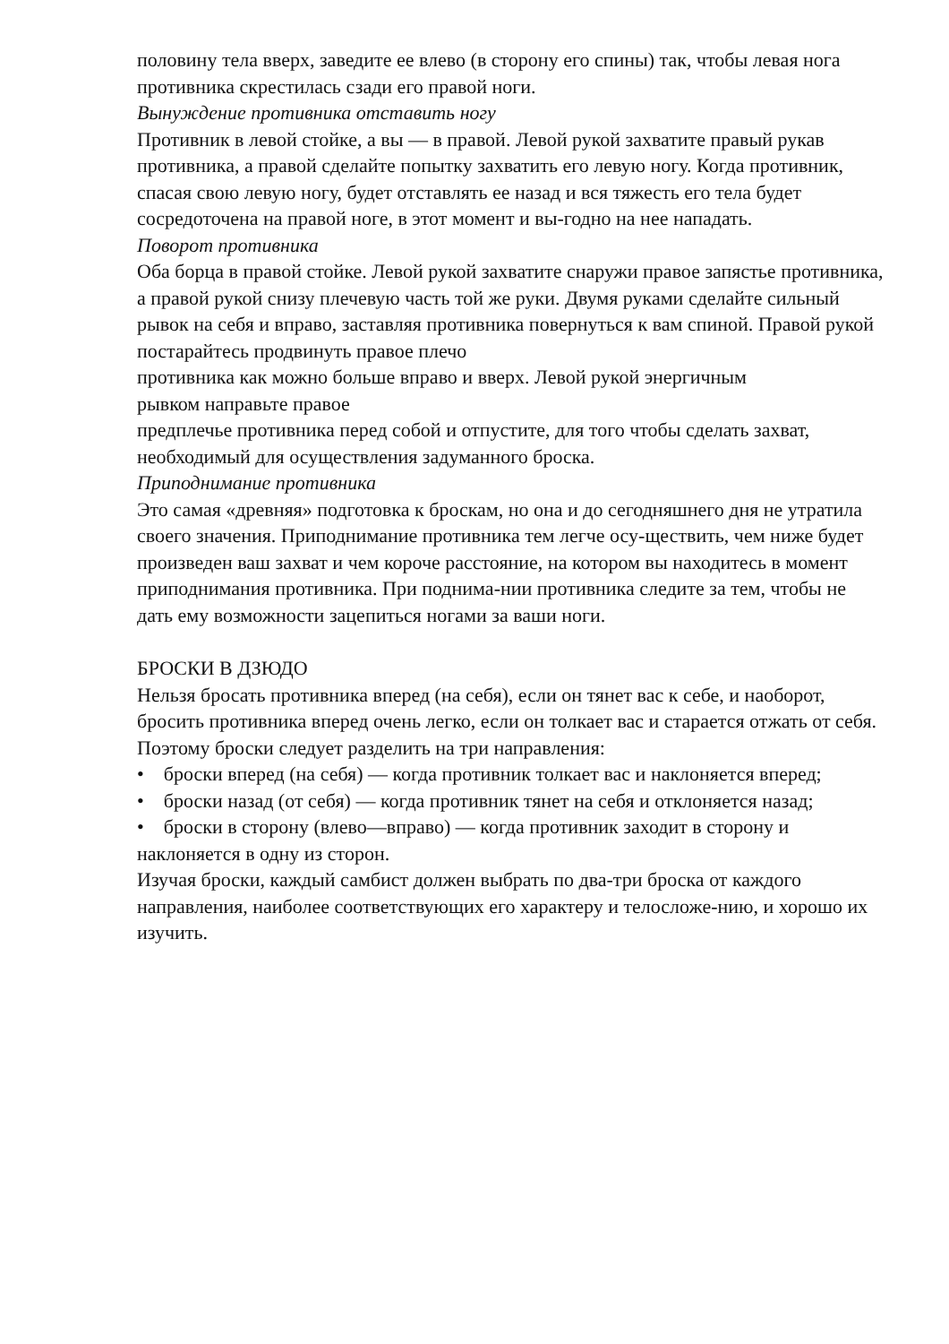половину тела вверх, заведите ее влево (в сторону его спины) так, чтобы левая нога противника скрестилась сзади его правой ноги.
Вынуждение противника отставить ногу
Противник в левой стойке, а вы — в правой. Левой рукой захватите правый рукав противника, а правой сделайте попытку захватить его левую ногу. Когда противник, спасая свою левую ногу, будет отставлять ее назад и вся тяжесть его тела будет сосредоточена на правой ноге, в этот момент и вы-годно на нее нападать.
Поворот противника
Оба борца в правой стойке. Левой рукой захватите снаружи правое запястье противника, а правой рукой снизу плечевую часть той же руки. Двумя руками сделайте сильный рывок на себя и вправо, заставляя противника повернуться к вам спиной. Правой рукой постарайтесь продвинуть правое плечо
противника как можно больше вправо и вверх. Левой рукой энергичным
рывком направьте правое
предплечье противника перед собой и отпустите, для того чтобы сделать захват, необходимый для осуществления задуманного броска.
Приподнимание противника
Это самая «древняя» подготовка к броскам, но она и до сегодняшнего дня не утратила своего значения. Приподнимание противника тем легче осу-ществить, чем ниже будет произведен ваш захват и чем короче расстояние, на котором вы находитесь в момент приподнимания противника. При поднима-нии противника следите за тем, чтобы не дать ему возможности зацепиться ногами за ваши ноги.
БРОСКИ В ДЗЮДО
Нельзя бросать противника вперед (на себя), если он тянет вас к себе, и наоборот, бросить противника вперед очень легко, если он толкает вас и старается отжать от себя.
Поэтому броски следует разделить на три направления:
• броски вперед (на себя) — когда противник толкает вас и наклоняется вперед;
• броски назад (от себя) — когда противник тянет на себя и отклоняется назад;
• броски в сторону (влево—вправо) — когда противник заходит в сторону и наклоняется в одну из сторон.
Изучая броски, каждый самбист должен выбрать по два-три броска от каждого направления, наиболее соответствующих его характеру и телосложе-нию, и хорошо их изучить.